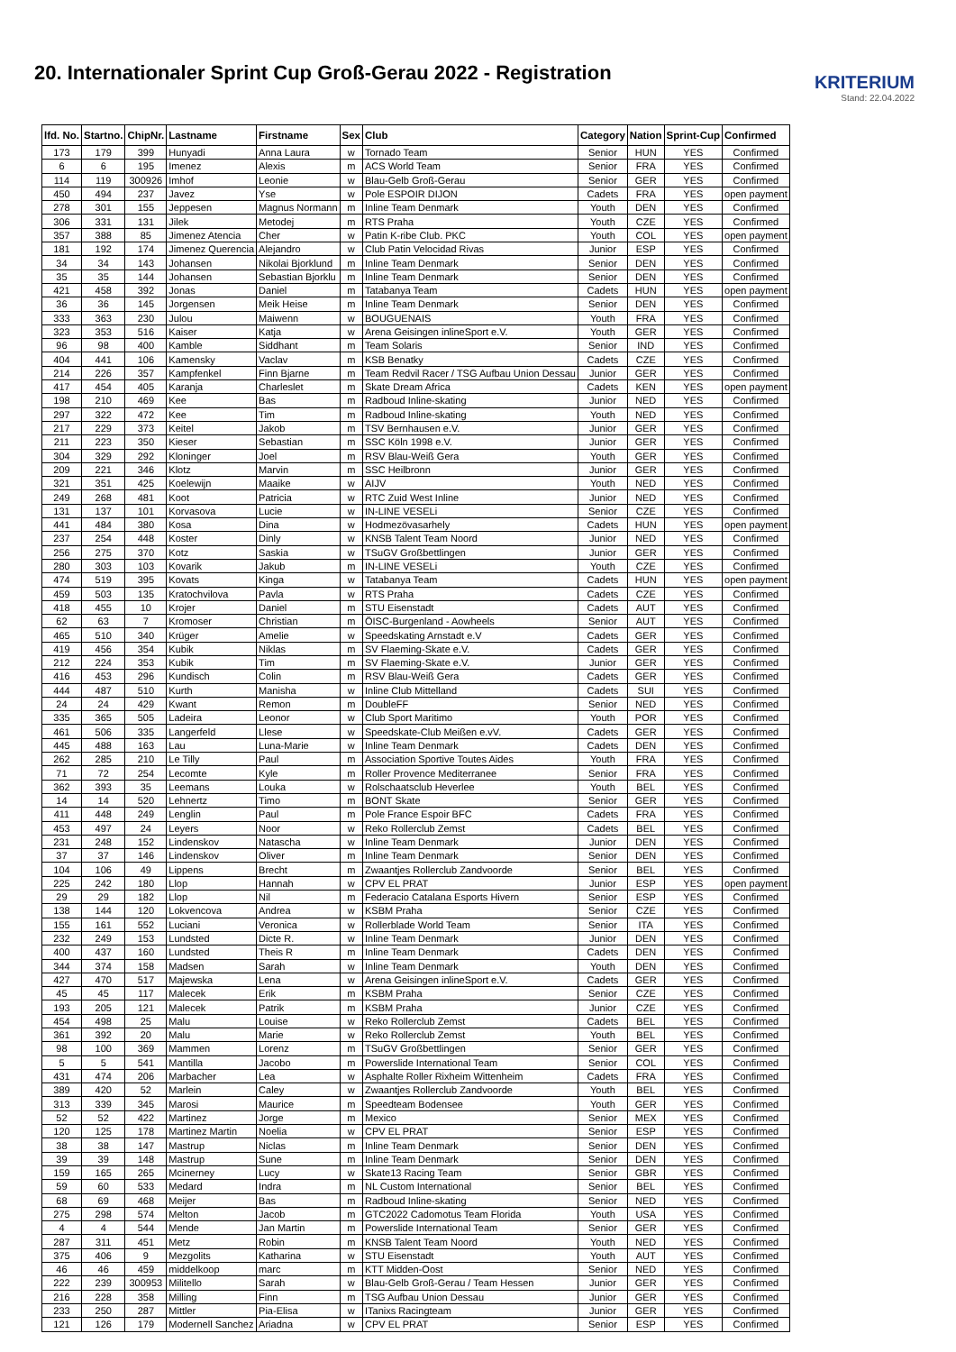20. Internationaler Sprint Cup Groß-Gerau 2022 - Registration
KRITERIUM
Stand: 22.04.2022
| lfd. No. | Startno. | ChipNr. | Lastname | Firstname | Sex | Club | Category | Nation | Sprint-Cup | Confirmed |
| --- | --- | --- | --- | --- | --- | --- | --- | --- | --- | --- |
| 173 | 179 | 399 | Hunyadi | Anna Laura | w | Tornado Team | Senior | HUN | YES | Confirmed |
| 6 | 6 | 195 | Imenez | Alexis | m | ACS World Team | Senior | FRA | YES | Confirmed |
| 114 | 119 | 300926 | Imhof | Leonie | w | Blau-Gelb Groß-Gerau | Senior | GER | YES | Confirmed |
| 450 | 494 | 237 | Javez | Yse | w | Pole ESPOIR DIJON | Cadets | FRA | YES | open payment |
| 278 | 301 | 155 | Jeppesen | Magnus Normann | m | Inline Team Denmark | Youth | DEN | YES | Confirmed |
| 306 | 331 | 131 | Jilek | Metodej | m | RTS Praha | Youth | CZE | YES | Confirmed |
| 357 | 388 | 85 | Jimenez Atencia | Cher | w | Patin K-ribe Club. PKC | Youth | COL | YES | open payment |
| 181 | 192 | 174 | Jimenez Querencia | Alejandro | w | Club Patin Velocidad Rivas | Junior | ESP | YES | Confirmed |
| 34 | 34 | 143 | Johansen | Nikolai Bjorklund | m | Inline Team Denmark | Senior | DEN | YES | Confirmed |
| 35 | 35 | 144 | Johansen | Sebastian Bjorklu | m | Inline Team Denmark | Senior | DEN | YES | Confirmed |
| 421 | 458 | 392 | Jonas | Daniel | m | Tatabanya Team | Cadets | HUN | YES | open payment |
| 36 | 36 | 145 | Jorgensen | Meik Heise | m | Inline Team Denmark | Senior | DEN | YES | Confirmed |
| 333 | 363 | 230 | Julou | Maiwenn | w | BOUGUENAIS | Youth | FRA | YES | Confirmed |
| 323 | 353 | 516 | Kaiser | Katja | w | Arena Geisingen inlineSport e.V. | Youth | GER | YES | Confirmed |
| 96 | 98 | 400 | Kamble | Siddhant | m | Team Solaris | Senior | IND | YES | Confirmed |
| 404 | 441 | 106 | Kamensky | Vaclav | m | KSB Benatky | Cadets | CZE | YES | Confirmed |
| 214 | 226 | 357 | Kampfenkel | Finn Bjarne | m | Team Redvil Racer / TSG Aufbau Union Dessau | Junior | GER | YES | Confirmed |
| 417 | 454 | 405 | Karanja | Charleslet | m | Skate Dream Africa | Cadets | KEN | YES | open payment |
| 198 | 210 | 469 | Kee | Bas | m | Radboud Inline-skating | Junior | NED | YES | Confirmed |
| 297 | 322 | 472 | Kee | Tim | m | Radboud Inline-skating | Youth | NED | YES | Confirmed |
| 217 | 229 | 373 | Keitel | Jakob | m | TSV Bernhausen e.V. | Junior | GER | YES | Confirmed |
| 211 | 223 | 350 | Kieser | Sebastian | m | SSC Köln 1998 e.V. | Junior | GER | YES | Confirmed |
| 304 | 329 | 292 | Kloninger | Joel | m | RSV Blau-Weiß Gera | Youth | GER | YES | Confirmed |
| 209 | 221 | 346 | Klotz | Marvin | m | SSC Heilbronn | Junior | GER | YES | Confirmed |
| 321 | 351 | 425 | Koelewijn | Maaike | w | AIJV | Youth | NED | YES | Confirmed |
| 249 | 268 | 481 | Koot | Patricia | w | RTC Zuid West Inline | Junior | NED | YES | Confirmed |
| 131 | 137 | 101 | Korvasova | Lucie | w | IN-LINE VESELi | Senior | CZE | YES | Confirmed |
| 441 | 484 | 380 | Kosa | Dina | w | Hodmezövasarhely | Cadets | HUN | YES | open payment |
| 237 | 254 | 448 | Koster | Dinly | w | KNSB Talent Team Noord | Junior | NED | YES | Confirmed |
| 256 | 275 | 370 | Kotz | Saskia | w | TSuGV Großbettlingen | Junior | GER | YES | Confirmed |
| 280 | 303 | 103 | Kovarik | Jakub | m | IN-LINE VESELi | Youth | CZE | YES | Confirmed |
| 474 | 519 | 395 | Kovats | Kinga | w | Tatabanya Team | Cadets | HUN | YES | open payment |
| 459 | 503 | 135 | Kratochvilova | Pavla | w | RTS Praha | Cadets | CZE | YES | Confirmed |
| 418 | 455 | 10 | Krojer | Daniel | m | STU Eisenstadt | Cadets | AUT | YES | Confirmed |
| 62 | 63 | 7 | Kromoser | Christian | m | ÖISC-Burgenland - Aowheels | Senior | AUT | YES | Confirmed |
| 465 | 510 | 340 | Krüger | Amelie | w | Speedskating Arnstadt e.V | Cadets | GER | YES | Confirmed |
| 419 | 456 | 354 | Kubik | Niklas | m | SV Flaeming-Skate e.V. | Cadets | GER | YES | Confirmed |
| 212 | 224 | 353 | Kubik | Tim | m | SV Flaeming-Skate e.V. | Junior | GER | YES | Confirmed |
| 416 | 453 | 296 | Kundisch | Colin | m | RSV Blau-Weiß Gera | Cadets | GER | YES | Confirmed |
| 444 | 487 | 510 | Kurth | Manisha | w | Inline Club Mittelland | Cadets | SUI | YES | Confirmed |
| 24 | 24 | 429 | Kwant | Remon | m | DoubleFF | Senior | NED | YES | Confirmed |
| 335 | 365 | 505 | Ladeira | Leonor | w | Club Sport Maritimo | Youth | POR | YES | Confirmed |
| 461 | 506 | 335 | Langerfeld | Llese | w | Speedskate-Club Meißen e.vV. | Cadets | GER | YES | Confirmed |
| 445 | 488 | 163 | Lau | Luna-Marie | w | Inline Team Denmark | Cadets | DEN | YES | Confirmed |
| 262 | 285 | 210 | Le Tilly | Paul | m | Association Sportive Toutes Aides | Youth | FRA | YES | Confirmed |
| 71 | 72 | 254 | Lecomte | Kyle | m | Roller Provence Mediterranee | Senior | FRA | YES | Confirmed |
| 362 | 393 | 35 | Leemans | Louka | w | Rolschaatsclub Heverlee | Youth | BEL | YES | Confirmed |
| 14 | 14 | 520 | Lehnertz | Timo | m | BONT Skate | Senior | GER | YES | Confirmed |
| 411 | 448 | 249 | Lenglin | Paul | m | Pole France Espoir BFC | Cadets | FRA | YES | Confirmed |
| 453 | 497 | 24 | Leyers | Noor | w | Reko Rollerclub Zemst | Cadets | BEL | YES | Confirmed |
| 231 | 248 | 152 | Lindenskov | Natascha | w | Inline Team Denmark | Junior | DEN | YES | Confirmed |
| 37 | 37 | 146 | Lindenskov | Oliver | m | Inline Team Denmark | Senior | DEN | YES | Confirmed |
| 104 | 106 | 49 | Lippens | Brecht | m | Zwaantjes Rollerclub Zandvoorde | Senior | BEL | YES | Confirmed |
| 225 | 242 | 180 | Llop | Hannah | w | CPV EL PRAT | Junior | ESP | YES | open payment |
| 29 | 29 | 182 | Llop | Nil | m | Federacio Catalana Esports Hivern | Senior | ESP | YES | Confirmed |
| 138 | 144 | 120 | Lokvencova | Andrea | w | KSBM Praha | Senior | CZE | YES | Confirmed |
| 155 | 161 | 552 | Luciani | Veronica | w | Rollerblade World Team | Senior | ITA | YES | Confirmed |
| 232 | 249 | 153 | Lundsted | Dicte R. | w | Inline Team Denmark | Junior | DEN | YES | Confirmed |
| 400 | 437 | 160 | Lundsted | Theis R | m | Inline Team Denmark | Cadets | DEN | YES | Confirmed |
| 344 | 374 | 158 | Madsen | Sarah | w | Inline Team Denmark | Youth | DEN | YES | Confirmed |
| 427 | 470 | 517 | Majewska | Lena | w | Arena Geisingen inlineSport e.V. | Cadets | GER | YES | Confirmed |
| 45 | 45 | 117 | Malecek | Erik | m | KSBM Praha | Senior | CZE | YES | Confirmed |
| 193 | 205 | 121 | Malecek | Patrik | m | KSBM Praha | Junior | CZE | YES | Confirmed |
| 454 | 498 | 25 | Malu | Louise | w | Reko Rollerclub Zemst | Cadets | BEL | YES | Confirmed |
| 361 | 392 | 20 | Malu | Marie | w | Reko Rollerclub Zemst | Youth | BEL | YES | Confirmed |
| 98 | 100 | 369 | Mammen | Lorenz | m | TSuGV Großbettlingen | Senior | GER | YES | Confirmed |
| 5 | 5 | 541 | Mantilla | Jacobo | m | Powerslide International Team | Senior | COL | YES | Confirmed |
| 431 | 474 | 206 | Marbacher | Lea | w | Asphalte Roller Rixheim Wittenheim | Cadets | FRA | YES | Confirmed |
| 389 | 420 | 52 | Marlein | Caley | w | Zwaantjes Rollerclub Zandvoorde | Youth | BEL | YES | Confirmed |
| 313 | 339 | 345 | Marosi | Maurice | m | Speedteam Bodensee | Youth | GER | YES | Confirmed |
| 52 | 52 | 422 | Martinez | Jorge | m | Mexico | Senior | MEX | YES | Confirmed |
| 120 | 125 | 178 | Martinez Martin | Noelia | w | CPV EL PRAT | Senior | ESP | YES | Confirmed |
| 38 | 38 | 147 | Mastrup | Niclas | m | Inline Team Denmark | Senior | DEN | YES | Confirmed |
| 39 | 39 | 148 | Mastrup | Sune | m | Inline Team Denmark | Senior | DEN | YES | Confirmed |
| 159 | 165 | 265 | Mcinerney | Lucy | w | Skate13 Racing Team | Senior | GBR | YES | Confirmed |
| 59 | 60 | 533 | Medard | Indra | m | NL Custom International | Senior | BEL | YES | Confirmed |
| 68 | 69 | 468 | Meijer | Bas | m | Radboud Inline-skating | Senior | NED | YES | Confirmed |
| 275 | 298 | 574 | Melton | Jacob | m | GTC2022 Cadomotus Team Florida | Youth | USA | YES | Confirmed |
| 4 | 4 | 544 | Mende | Jan Martin | m | Powerslide International Team | Senior | GER | YES | Confirmed |
| 287 | 311 | 451 | Metz | Robin | m | KNSB Talent Team Noord | Youth | NED | YES | Confirmed |
| 375 | 406 | 9 | Mezgolits | Katharina | w | STU Eisenstadt | Youth | AUT | YES | Confirmed |
| 46 | 46 | 459 | middelkoop | marc | m | KTT Midden-Oost | Senior | NED | YES | Confirmed |
| 222 | 239 | 300953 | Militello | Sarah | w | Blau-Gelb Groß-Gerau / Team Hessen | Junior | GER | YES | Confirmed |
| 216 | 228 | 358 | Milling | Finn | m | TSG Aufbau Union Dessau | Junior | GER | YES | Confirmed |
| 233 | 250 | 287 | Mittler | Pia-Elisa | w | ITanixs Racingteam | Junior | GER | YES | Confirmed |
| 121 | 126 | 179 | Modernell Sanchez | Ariadna | w | CPV EL PRAT | Senior | ESP | YES | Confirmed |